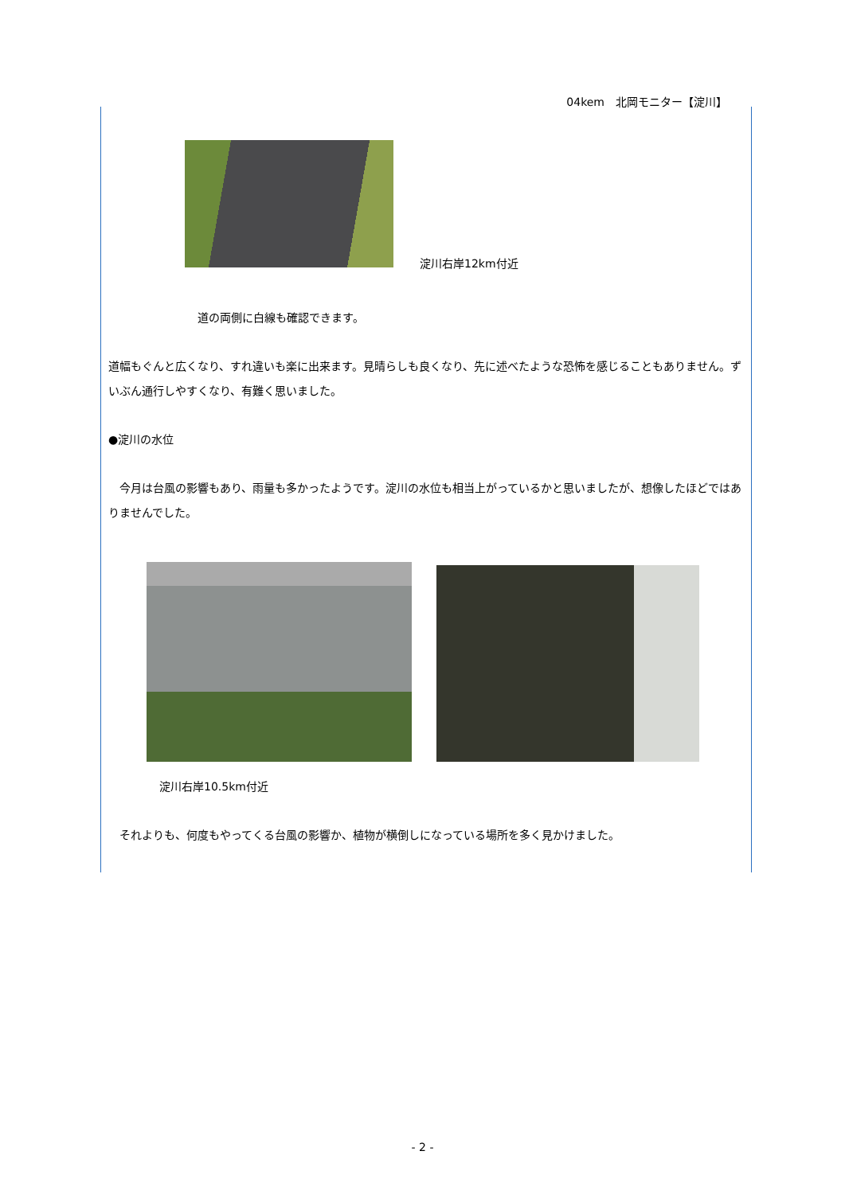04kem　北岡モニター【淀川】
淀川右岸12km付近
道の両側に白線も確認できます。
道幅もぐんと広くなり、すれ違いも楽に出来ます。見晴らしも良くなり、先に述べたような恐怖を感じることもありません。ずいぶん通行しやすくなり、有難く思いました。
●淀川の水位
　今月は台風の影響もあり、雨量も多かったようです。淀川の水位も相当上がっているかと思いましたが、想像したほどではありませんでした。
淀川右岸10.5km付近
　それよりも、何度もやってくる台風の影響か、植物が横倒しになっている場所を多く見かけました。
- 2 -